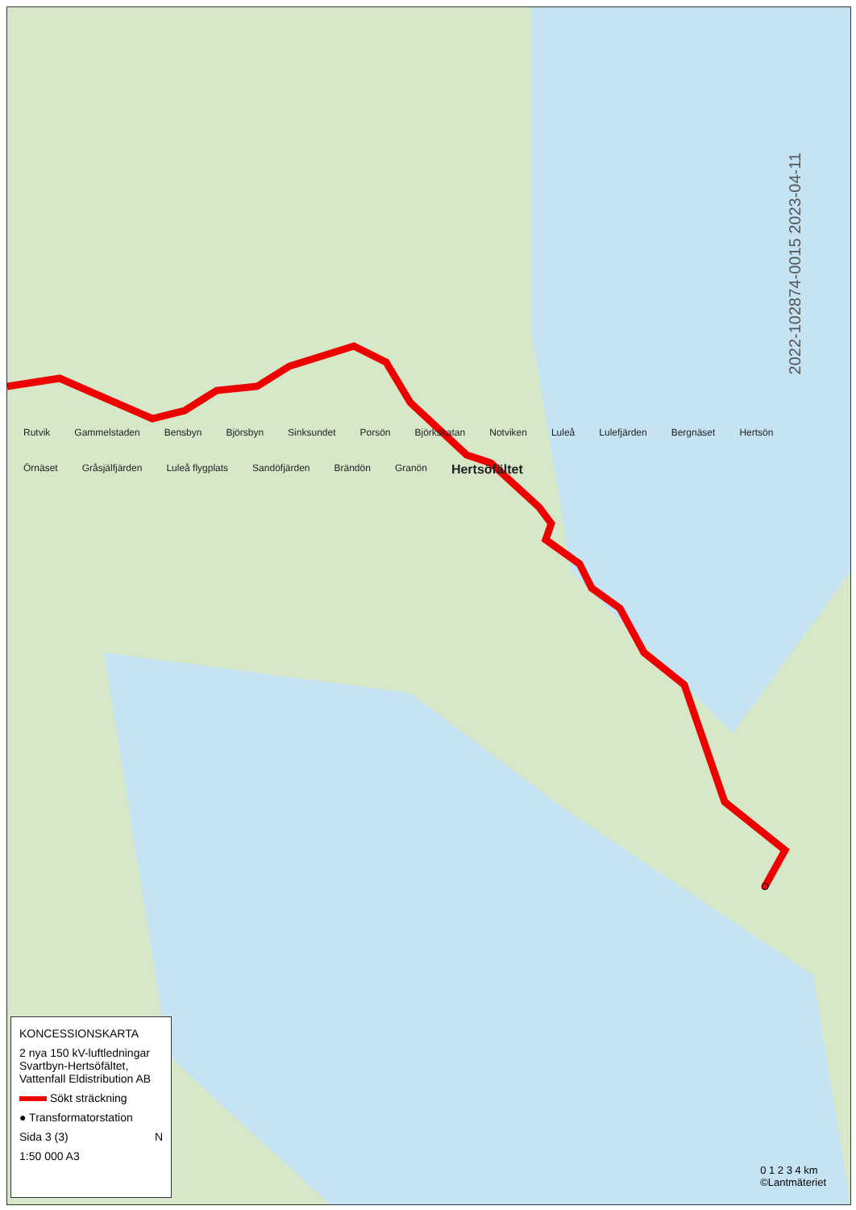2022-102874-0015 2023-04-11
Rutvik
Gammelstaden
Bensbyn
Björsbyn
Sinksundet
Porsön
Björkskatan
Notviken
Luleå
Lulefjärden
Bergnäset
Hertsön
Örnäset
Gråsjälfjärden
Luleå flygplats
Sandöfjärden
Brändön
Granön
Hertsöfältet
KONCESSIONSKARTA
2 nya 150 kV-luftledningar Svartbyn-Hertsöfältet, Vattenfall Eldistribution AB
Sökt sträckning
● Transformatorstation
Sida 3 (3) N
1:50 000 A3
0 1 2 3 4 km
©Lantmäteriet